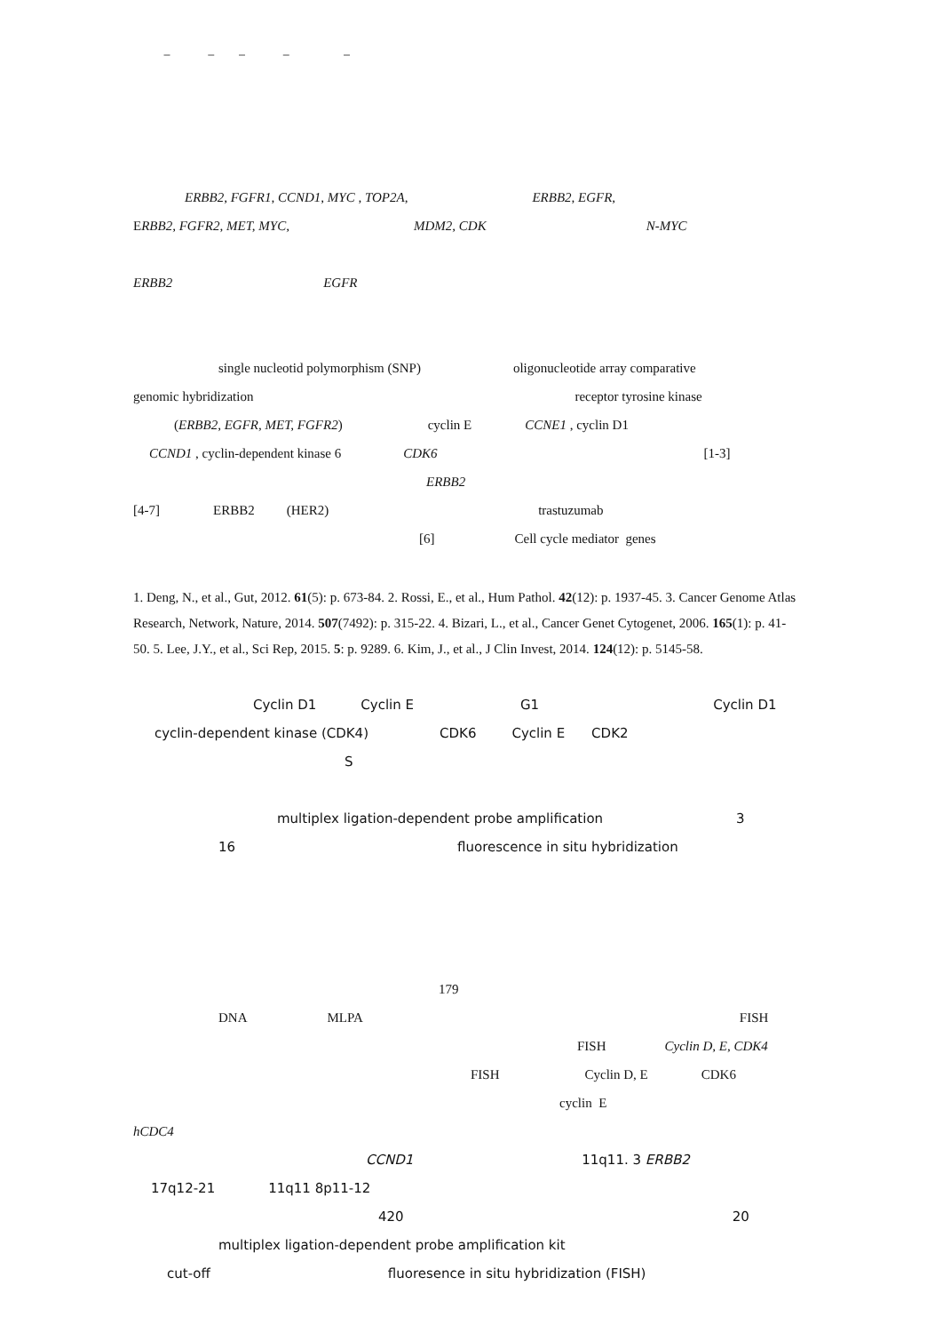− − − − −
ERBB2, FGFR1, CCND1, MYC , TOP2A, ERBB2, EGFR,
ERBB2, FGFR2, MET, MYC, MDM2, CDK N-MYC
ERBB2 EGFR
single nucleotid polymorphism (SNP) oligonucleotide array comparative
genomic hybridization receptor tyrosine kinase
(ERBB2, EGFR, MET, FGFR2) cyclin E CCNE1 , cyclin D1
CCND1 , cyclin-dependent kinase 6 CDK6 [1-3]
ERBB2
[4-7] ERBB2 (HER2) trastuzumab
[6] Cell cycle mediator genes
1. Deng, N., et al., Gut, 2012. 61(5): p. 673-84. 2. Rossi, E., et al., Hum Pathol. 42(12): p. 1937-45. 3. Cancer Genome Atlas Research, Network, Nature, 2014. 507(7492): p. 315-22. 4. Bizari, L., et al., Cancer Genet Cytogenet, 2006. 165(1): p. 41-50. 5. Lee, J.Y., et al., Sci Rep, 2015. 5: p. 9289. 6. Kim, J., et al., J Clin Invest, 2014. 124(12): p. 5145-58.
Cyclin D1 Cyclin E G1 Cyclin D1
cyclin-dependent kinase (CDK4) CDK6 Cyclin E CDK2
S
multiplex ligation-dependent probe amplification 3
16 fluorescence in situ hybridization
179
DNA MLPA FISH
FISH Cyclin D, E, CDK4
FISH Cyclin D, E CDK6
cyclin E
hCDC4
CCND1 11q11. 3 ERBB2
17q12-21 11q11 8p11-12
420 20
multiplex ligation-dependent probe amplification kit
cut-off fluoresence in situ hybridization (FISH)